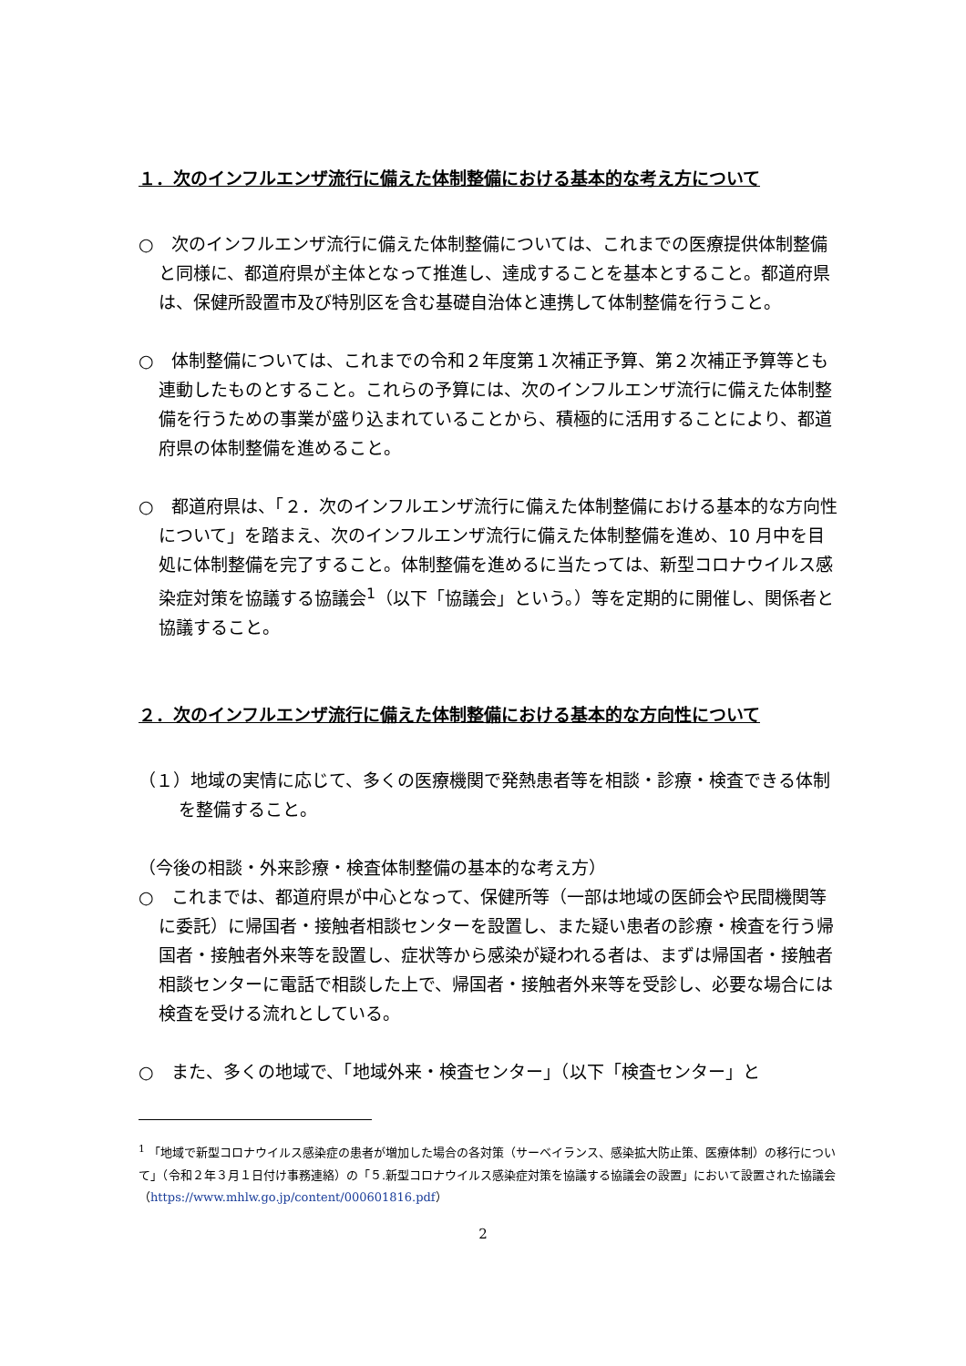１．次のインフルエンザ流行に備えた体制整備における基本的な考え方について
○　次のインフルエンザ流行に備えた体制整備については、これまでの医療提供体制整備と同様に、都道府県が主体となって推進し、達成することを基本とすること。都道府県は、保健所設置市及び特別区を含む基礎自治体と連携して体制整備を行うこと。
○　体制整備については、これまでの令和２年度第１次補正予算、第２次補正予算等とも連動したものとすること。これらの予算には、次のインフルエンザ流行に備えた体制整備を行うための事業が盛り込まれていることから、積極的に活用することにより、都道府県の体制整備を進めること。
○　都道府県は、「２．次のインフルエンザ流行に備えた体制整備における基本的な方向性について」を踏まえ、次のインフルエンザ流行に備えた体制整備を進め、10 月中を目処に体制整備を完了すること。体制整備を進めるに当たっては、新型コロナウイルス感染症対策を協議する協議会<sup>1</sup>（以下「協議会」という。）等を定期的に開催し、関係者と協議すること。
２．次のインフルエンザ流行に備えた体制整備における基本的な方向性について
（１）地域の実情に応じて、多くの医療機関で発熱患者等を相談・診療・検査できる体制を整備すること。
（今後の相談・外来診療・検査体制整備の基本的な考え方）
○　これまでは、都道府県が中心となって、保健所等（一部は地域の医師会や民間機関等に委託）に帰国者・接触者相談センターを設置し、また疑い患者の診療・検査を行う帰国者・接触者外来等を設置し、症状等から感染が疑われる者は、まずは帰国者・接触者相談センターに電話で相談した上で、帰国者・接触者外来等を受診し、必要な場合には検査を受ける流れとしている。
○　また、多くの地域で、「地域外来・検査センター」（以下「検査センター」と
<sup>1</sup> 「地域で新型コロナウイルス感染症の患者が増加した場合の各対策（サーベイランス、感染拡大防止策、医療体制）の移行について」（令和２年３月１日付け事務連絡）の「５.新型コロナウイルス感染症対策を協議する協議会の設置」において設置された協議会（https://www.mhlw.go.jp/content/000601816.pdf）
2